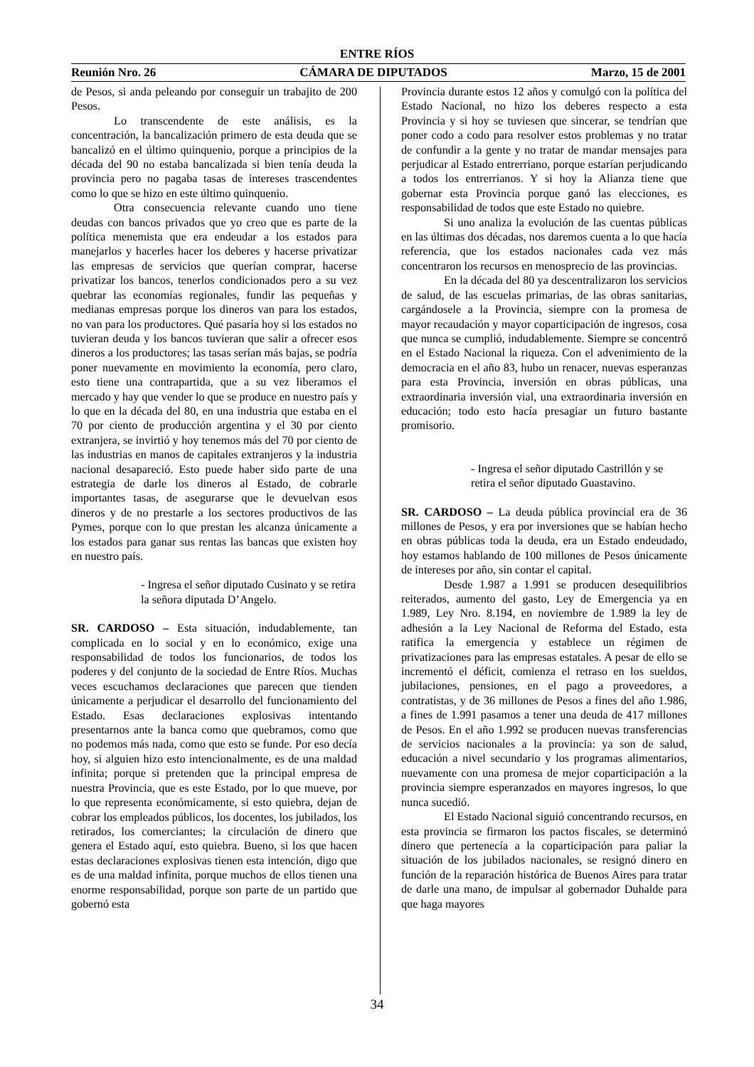ENTRE RÍOS
Reunión Nro. 26 CÁMARA DE DIPUTADOS Marzo, 15 de 2001
de Pesos, si anda peleando por conseguir un trabajito de 200 Pesos.
Lo transcendente de este análisis, es la concentración, la bancalización primero de esta deuda que se bancalizó en el último quinquenio, porque a principios de la década del 90 no estaba bancalizada si bien tenía deuda la provincia pero no pagaba tasas de intereses trascendentes como lo que se hizo en este último quinquenio.
Otra consecuencia relevante cuando uno tiene deudas con bancos privados que yo creo que es parte de la política menemista que era endeudar a los estados para manejarlos y hacerles hacer los deberes y hacerse privatizar las empresas de servicios que querían comprar, hacerse privatizar los bancos, tenerlos condicionados pero a su vez quebrar las economías regionales, fundir las pequeñas y medianas empresas porque los dineros van para los estados, no van para los productores. Qué pasaría hoy si los estados no tuvieran deuda y los bancos tuvieran que salir a ofrecer esos dineros a los productores; las tasas serían más bajas, se podría poner nuevamente en movimiento la economía, pero claro, esto tiene una contrapartida, que a su vez liberamos el mercado y hay que vender lo que se produce en nuestro país y lo que en la década del 80, en una industria que estaba en el 70 por ciento de producción argentina y el 30 por ciento extranjera, se invirtió y hoy tenemos más del 70 por ciento de las industrias en manos de capitales extranjeros y la industria nacional desapareció. Esto puede haber sido parte de una estrategia de darle los dineros al Estado, de cobrarle importantes tasas, de asegurarse que le devuelvan esos dineros y de no prestarle a los sectores productivos de las Pymes, porque con lo que prestan les alcanza únicamente a los estados para ganar sus rentas las bancas que existen hoy en nuestro país.
- Ingresa el señor diputado Cusinato y se retira la señora diputada D’Angelo.
SR. CARDOSO – Esta situación, indudablemente, tan complicada en lo social y en lo económico, exige una responsabilidad de todos los funcionarios, de todos los poderes y del conjunto de la sociedad de Entre Ríos. Muchas veces escuchamos declaraciones que parecen que tienden únicamente a perjudicar el desarrollo del funcionamiento del Estado. Esas declaraciones explosivas intentando presentarnos ante la banca como que quebramos, como que no podemos más nada, como que esto se funde. Por eso decía hoy, si alguien hizo esto intencionalmente, es de una maldad infinita; porque si pretenden que la principal empresa de nuestra Provincia, que es este Estado, por lo que mueve, por lo que representa económicamente, si esto quiebra, dejan de cobrar los empleados públicos, los docentes, los jubilados, los retirados, los comerciantes; la circulación de dinero que genera el Estado aquí, esto quiebra. Bueno, si los que hacen estas declaraciones explosivas tienen esta intención, digo que es de una maldad infinita, porque muchos de ellos tienen una enorme responsabilidad, porque son parte de un partido que gobernó esta
Provincia durante estos 12 años y comulgó con la política del Estado Nacional, no hizo los deberes respecto a esta Provincia y si hoy se tuviesen que sincerar, se tendrían que poner codo a codo para resolver estos problemas y no tratar de confundir a la gente y no tratar de mandar mensajes para perjudicar al Estado entrerriano, porque estarían perjudicando a todos los entrerrianos. Y si hoy la Alianza tiene que gobernar esta Provincia porque ganó las elecciones, es responsabilidad de todos que este Estado no quiebre.
Si uno analiza la evolución de las cuentas públicas en las últimas dos décadas, nos daremos cuenta a lo que hacía referencia, que los estados nacionales cada vez más concentraron los recursos en menosprecio de las provincias.
En la década del 80 ya descentralizaron los servicios de salud, de las escuelas primarias, de las obras sanitarias, cargándosele a la Provincia, siempre con la promesa de mayor recaudación y mayor coparticipación de ingresos, cosa que nunca se cumplió, indudablemente. Siempre se concentró en el Estado Nacional la riqueza. Con el advenimiento de la democracia en el año 83, hubo un renacer, nuevas esperanzas para esta Provincia, inversión en obras públicas, una extraordinaria inversión vial, una extraordinaria inversión en educación; todo esto hacía presagiar un futuro bastante promisorio.
- Ingresa el señor diputado Castrillón y se retira el señor diputado Guastavino.
SR. CARDOSO – La deuda pública provincial era de 36 millones de Pesos, y era por inversiones que se habían hecho en obras públicas toda la deuda, era un Estado endeudado, hoy estamos hablando de 100 millones de Pesos únicamente de intereses por año, sin contar el capital.
Desde 1.987 a 1.991 se producen desequilibrios reiterados, aumento del gasto, Ley de Emergencia ya en 1.989, Ley Nro. 8.194, en noviembre de 1.989 la ley de adhesión a la Ley Nacional de Reforma del Estado, esta ratifica la emergencia y establece un régimen de privatizaciones para las empresas estatales. A pesar de ello se incrementó el déficit, comienza el retraso en los sueldos, jubilaciones, pensiones, en el pago a proveedores, a contratistas, y de 36 millones de Pesos a fines del año 1.986, a fines de 1.991 pasamos a tener una deuda de 417 millones de Pesos. En el año 1.992 se producen nuevas transferencias de servicios nacionales a la provincia: ya son de salud, educación a nivel secundario y los programas alimentarios, nuevamente con una promesa de mejor coparticipación a la provincia siempre esperanzados en mayores ingresos, lo que nunca sucedió.
El Estado Nacional siguió concentrando recursos, en esta provincia se firmaron los pactos fiscales, se determinó dinero que pertenecía a la coparticipación para paliar la situación de los jubilados nacionales, se resignó dinero en función de la reparación histórica de Buenos Aires para tratar de darle una mano, de impulsar al gobernador Duhalde para que haga mayores
34